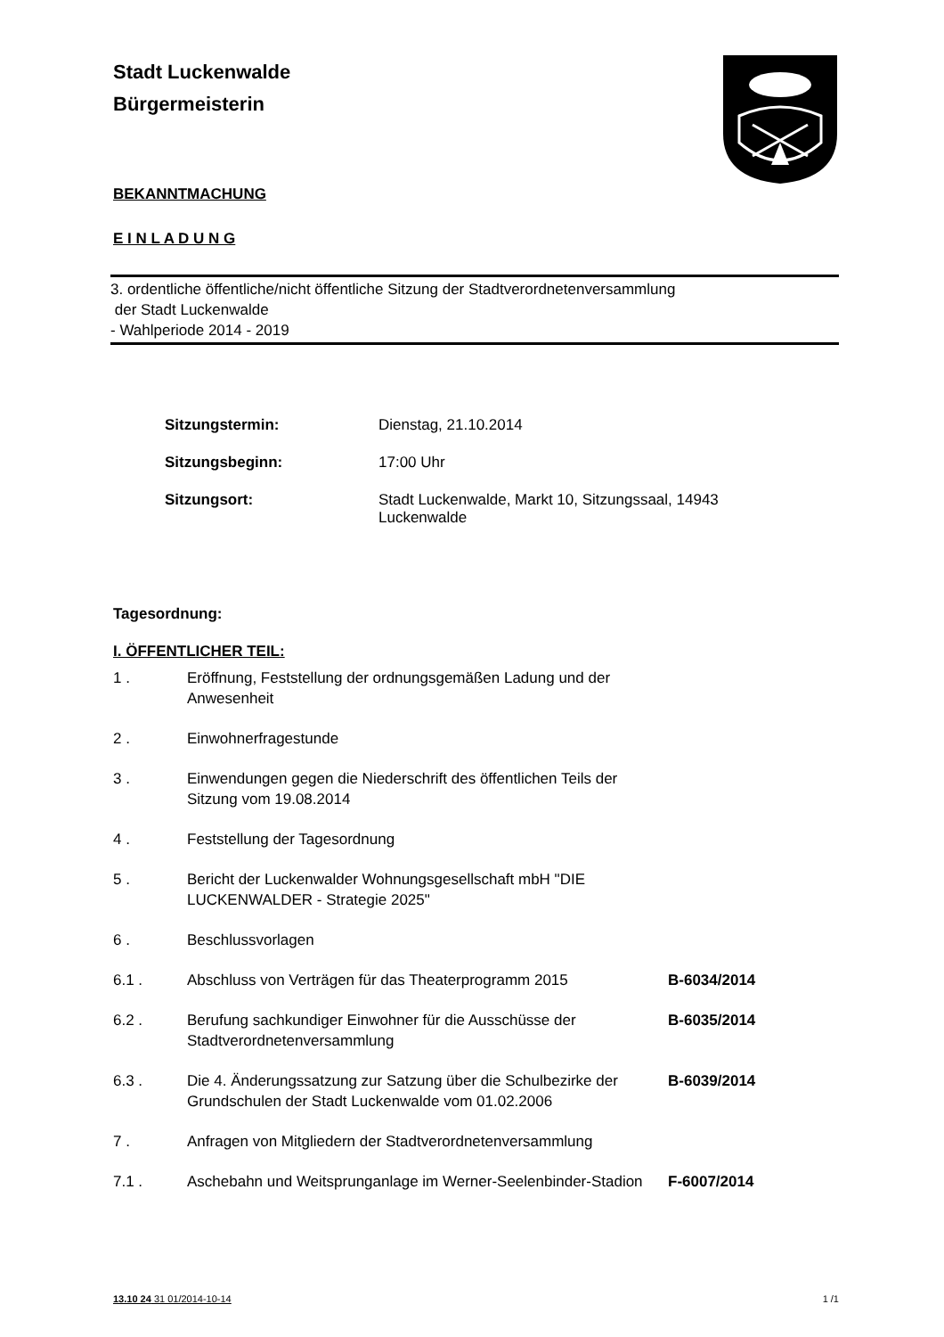Stadt Luckenwalde
Bürgermeisterin
BEKANNTMACHUNG
E I N L A D U N G
3. ordentliche öffentliche/nicht öffentliche Sitzung der Stadtverordnetenversammlung
der Stadt Luckenwalde
- Wahlperiode 2014 - 2019
Sitzungstermin: Dienstag, 21.10.2014
Sitzungsbeginn: 17:00 Uhr
Sitzungsort: Stadt Luckenwalde, Markt 10, Sitzungssaal, 14943
Luckenwalde
Tagesordnung:
I. ÖFFENTLICHER TEIL:
1 . Eröffnung, Feststellung der ordnungsgemäßen Ladung und der Anwesenheit
2 . Einwohnerfragestunde
3 . Einwendungen gegen die Niederschrift des öffentlichen Teils der Sitzung vom 19.08.2014
4 . Feststellung der Tagesordnung
5 . Bericht der Luckenwalder Wohnungsgesellschaft mbH "DIE LUCKENWALDER - Strategie 2025"
6 . Beschlussvorlagen
6.1 . Abschluss von Verträgen für das Theaterprogramm 2015 B-6034/2014
6.2 . Berufung sachkundiger Einwohner für die Ausschüsse der Stadtverordnetenversammlung B-6035/2014
6.3 . Die 4. Änderungssatzung zur Satzung über die Schulbezirke der Grundschulen der Stadt Luckenwalde vom 01.02.2006 B-6039/2014
7 . Anfragen von Mitgliedern der Stadtverordnetenversammlung
7.1 . Aschebahn und Weitsprunganlage im Werner-Seelenbinder-Stadion F-6007/2014
13.10 24 31 01/2014-10-14 1 /1